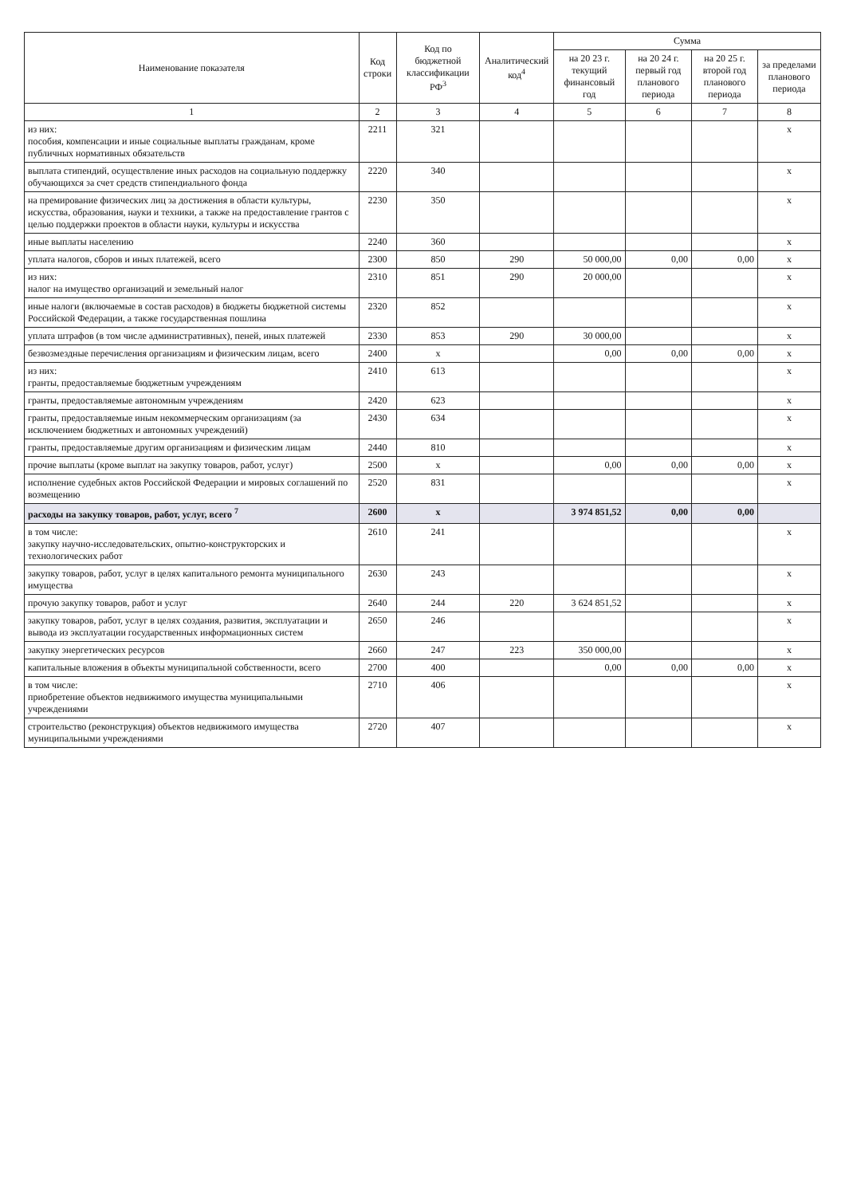| Наименование показателя | Код строки | Код по бюджетной классификации РФ<sup>3</sup> | Аналитический код<sup>4</sup> | Сумма | | | |
| --- | --- | --- | --- | --- | --- | --- | --- |
| | | | | на 20 23 г. текущий финансовый год | на 20 24 г. первый год планового периода | на 20 25 г. второй год планового периода | за пределами планового периода |
| 1 | 2 | 3 | 4 | 5 | 6 | 7 | 8 |
| из них: пособия, компенсации и иные социальные выплаты гражданам, кроме публичных нормативных обязательств | 2211 | 321 | | | | | x |
| выплата стипендий, осуществление иных расходов на социальную поддержку обучающихся за счет средств стипендиального фонда | 2220 | 340 | | | | | x |
| на премирование физических лиц за достижения в области культуры, искусства, образования, науки и техники, а также на предоставление грантов с целью поддержки проектов в области науки, культуры и искусства | 2230 | 350 | | | | | x |
| иные выплаты населению | 2240 | 360 | | | | | x |
| уплата налогов, сборов и иных платежей, всего | 2300 | 850 | 290 | 50 000,00 | 0,00 | 0,00 | x |
| из них: налог на имущество организаций и земельный налог | 2310 | 851 | 290 | 20 000,00 | | | x |
| иные налоги (включаемые в состав расходов) в бюджеты бюджетной системы Российской Федерации, а также государственная пошлина | 2320 | 852 | | | | | x |
| уплата штрафов (в том числе административных), пеней, иных платежей | 2330 | 853 | 290 | 30 000,00 | | | x |
| безвозмездные перечисления организациям и физическим лицам, всего | 2400 | x | | 0,00 | 0,00 | 0,00 | x |
| из них: гранты, предоставляемые бюджетным учреждениям | 2410 | 613 | | | | | x |
| гранты, предоставляемые автономным учреждениям | 2420 | 623 | | | | | x |
| гранты, предоставляемые иным некоммерческим организациям (за исключением бюджетных и автономных учреждений) | 2430 | 634 | | | | | x |
| гранты, предоставляемые другим организациям и физическим лицам | 2440 | 810 | | | | | x |
| прочие выплаты (кроме выплат на закупку товаров, работ, услуг) | 2500 | x | | 0,00 | 0,00 | 0,00 | x |
| исполнение судебных актов Российской Федерации и мировых соглашений по возмещению | 2520 | 831 | | | | | x |
| расходы на закупку товаров, работ, услуг, всего <sup>7</sup> | 2600 | x | | 3 974 851,52 | 0,00 | 0,00 | |
| в том числе: закупку научно-исследовательских, опытно-конструкторских и технологических работ | 2610 | 241 | | | | | x |
| закупку товаров, работ, услуг в целях капитального ремонта муниципального имущества | 2630 | 243 | | | | | x |
| прочую закупку товаров, работ и услуг | 2640 | 244 | 220 | 3 624 851,52 | | | x |
| закупку товаров, работ, услуг в целях создания, развития, эксплуатации и вывода из эксплуатации государственных информационных систем | 2650 | 246 | | | | | x |
| закупку энергетических ресурсов | 2660 | 247 | 223 | 350 000,00 | | | x |
| капитальные вложения в объекты муниципальной собственности, всего | 2700 | 400 | | 0,00 | 0,00 | 0,00 | x |
| в том числе: приобретение объектов недвижимого имущества муниципальными учреждениями | 2710 | 406 | | | | | x |
| строительство (реконструкция) объектов недвижимого имущества муниципальными учреждениями | 2720 | 407 | | | | | x |